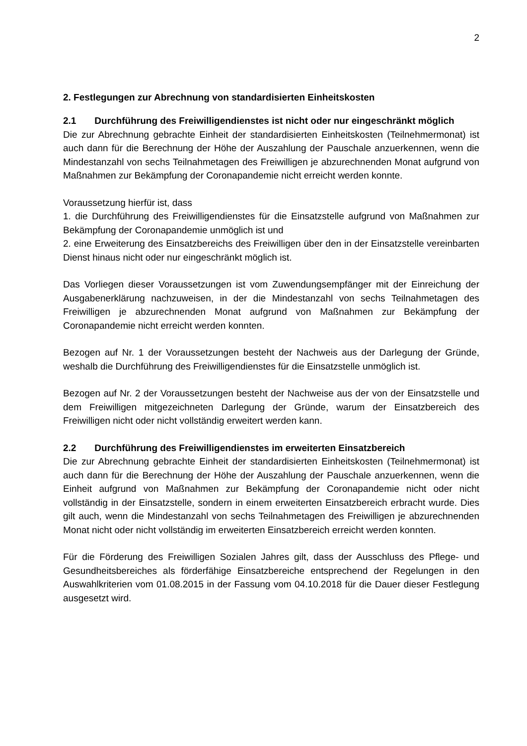2
2. Festlegungen zur Abrechnung von standardisierten Einheitskosten
2.1 Durchführung des Freiwilligendienstes ist nicht oder nur eingeschränkt möglich
Die zur Abrechnung gebrachte Einheit der standardisierten Einheitskosten (Teilnehmermonat) ist auch dann für die Berechnung der Höhe der Auszahlung der Pauschale anzuerkennen, wenn die Mindestanzahl von sechs Teilnahmetagen des Freiwilligen je abzurechnenden Monat aufgrund von Maßnahmen zur Bekämpfung der Coronapandemie nicht erreicht werden konnte.
Voraussetzung hierfür ist, dass
1. die Durchführung des Freiwilligendienstes für die Einsatzstelle aufgrund von Maßnahmen zur Bekämpfung der Coronapandemie unmöglich ist und
2. eine Erweiterung des Einsatzbereichs des Freiwilligen über den in der Einsatzstelle vereinbarten Dienst hinaus nicht oder nur eingeschränkt möglich ist.
Das Vorliegen dieser Voraussetzungen ist vom Zuwendungsempfänger mit der Einreichung der Ausgabenerklärung nachzuweisen, in der die Mindestanzahl von sechs Teilnahmetagen des Freiwilligen je abzurechnenden Monat aufgrund von Maßnahmen zur Bekämpfung der Coronapandemie nicht erreicht werden konnten.
Bezogen auf Nr. 1 der Voraussetzungen besteht der Nachweis aus der Darlegung der Gründe, weshalb die Durchführung des Freiwilligendienstes für die Einsatzstelle unmöglich ist.
Bezogen auf Nr. 2 der Voraussetzungen besteht der Nachweise aus der von der Einsatzstelle und dem Freiwilligen mitgezeichneten Darlegung der Gründe, warum der Einsatzbereich des Freiwilligen nicht oder nicht vollständig erweitert werden kann.
2.2 Durchführung des Freiwilligendienstes im erweiterten Einsatzbereich
Die zur Abrechnung gebrachte Einheit der standardisierten Einheitskosten (Teilnehmermonat) ist auch dann für die Berechnung der Höhe der Auszahlung der Pauschale anzuerkennen, wenn die Einheit aufgrund von Maßnahmen zur Bekämpfung der Coronapandemie nicht oder nicht vollständig in der Einsatzstelle, sondern in einem erweiterten Einsatzbereich erbracht wurde. Dies gilt auch, wenn die Mindestanzahl von sechs Teilnahmetagen des Freiwilligen je abzurechnenden Monat nicht oder nicht vollständig im erweiterten Einsatzbereich erreicht werden konnten.
Für die Förderung des Freiwilligen Sozialen Jahres gilt, dass der Ausschluss des Pflege- und Gesundheitsbereiches als förderfähige Einsatzbereiche entsprechend der Regelungen in den Auswahlkriterien vom 01.08.2015 in der Fassung vom 04.10.2018 für die Dauer dieser Festlegung ausgesetzt wird.